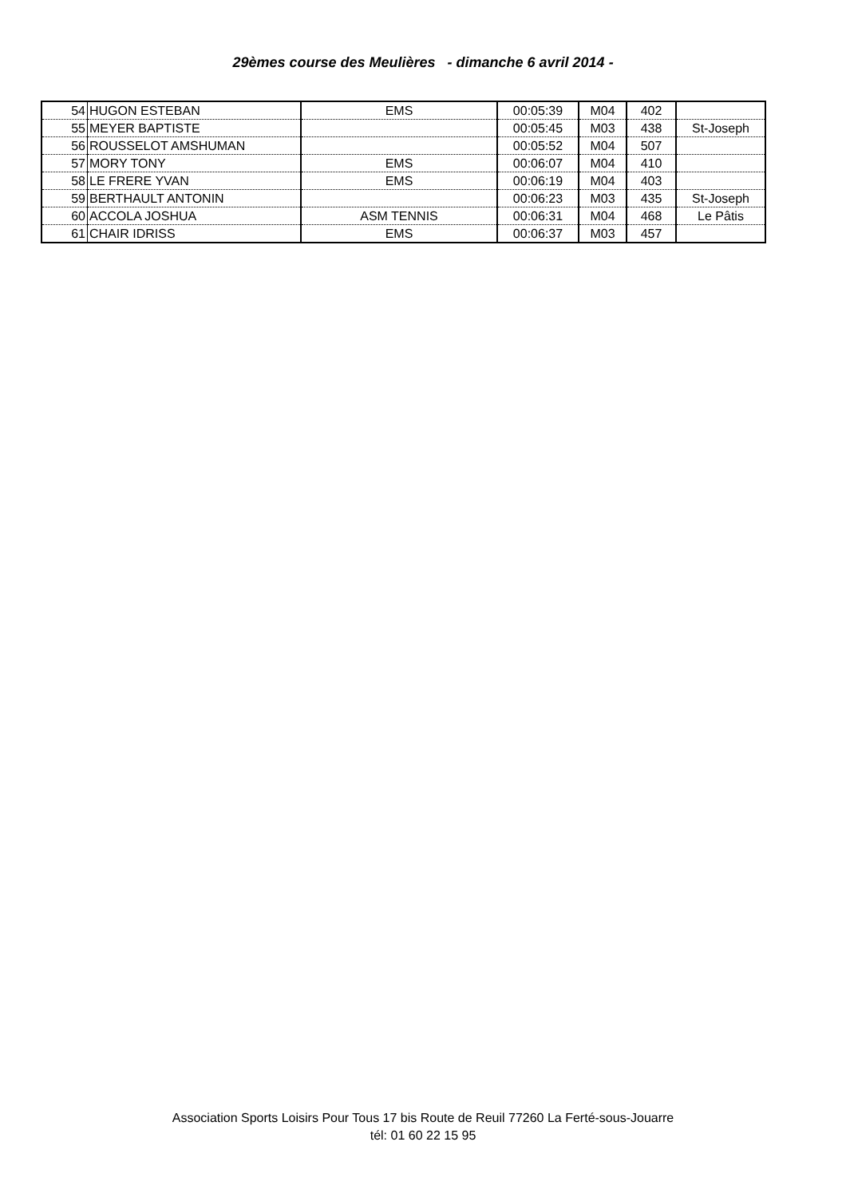29èmes course des Meulières - dimanche 6 avril 2014 -
| 54 | HUGON ESTEBAN | EMS | 00:05:39 | M04 | 402 | |
| 55 | MEYER BAPTISTE | | 00:05:45 | M03 | 438 | St-Joseph |
| 56 | ROUSSELOT AMSHUMAN | | 00:05:52 | M04 | 507 | |
| 57 | MORY TONY | EMS | 00:06:07 | M04 | 410 | |
| 58 | LE FRERE YVAN | EMS | 00:06:19 | M04 | 403 | |
| 59 | BERTHAULT ANTONIN | | 00:06:23 | M03 | 435 | St-Joseph |
| 60 | ACCOLA JOSHUA | ASM TENNIS | 00:06:31 | M04 | 468 | Le Pâtis |
| 61 | CHAIR IDRISS | EMS | 00:06:37 | M03 | 457 | |
Association Sports Loisirs Pour Tous 17 bis Route de Reuil 77260 La Ferté-sous-Jouarre
tél: 01 60 22 15 95